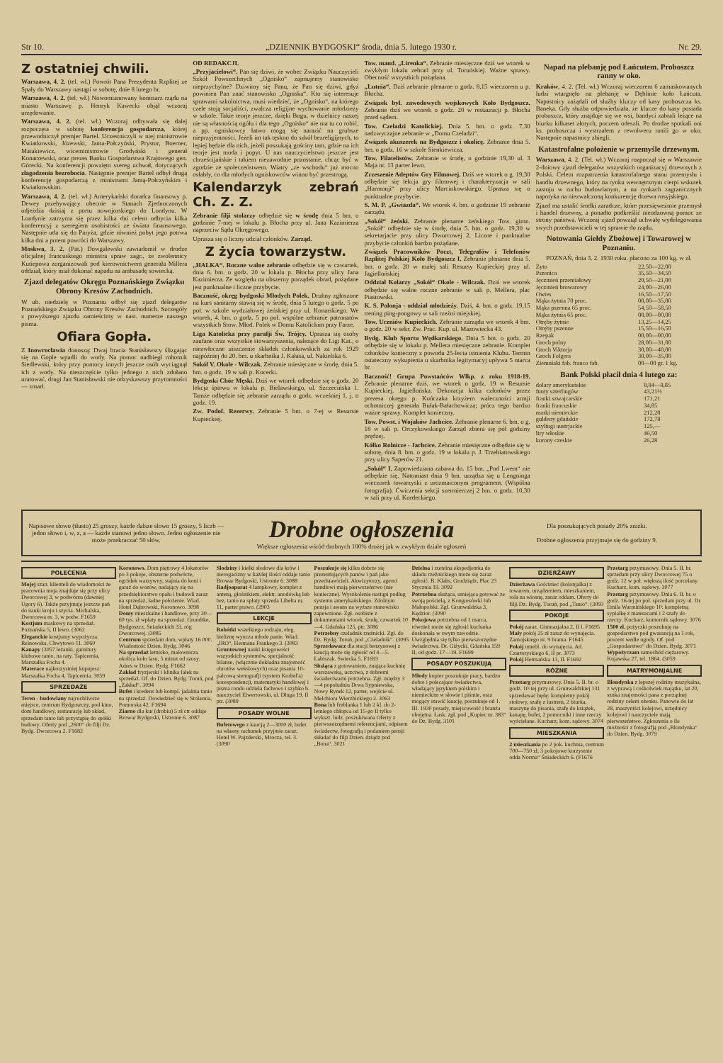Str 10. „DZIENNIK BYDGOSKI“ środa, dnia 5. lutego 1930 r. Nr. 29.
Z ostatniej chwili.
Warszawa, 4. 2. (tel. wł.) Powrót Pana Prezydenta Rzplitej ze Spały do Warszawy nastąpi w sobotę, dnie 8 lutego br.
Warszawa, 4. 2. (tel. wł.) Nowomianowany komisarz rządu na miasto Warszawę p. Henryk Kawecki objął wczoraj urzędowanie.
Warszawa, 4. 2. (tel. wł.) Wczoraj odbywała się dalej rozpoczęta w sobotę konferencja gospodarcza, której przewodniczył premjer Bartel. Uczestniczyli w niej ministrowie Kwiatkowski, Józewski, Janta-Połczyński, Prystor, Boerner, Matakiewicz, wiceministrowie Grodyński i generał Konarzewski, oraz prezes Banku Gospodarstwa Krajowego gen. Górecki. Na konferencji powzięto szereg uchwał, dotyczących złagodzenia bezrobocia. Następnie premjer Bartel odbył drugą konferencję gospodarczą z ministrami Jantą-Połczyńskim i Kwiatkowskim.
Warszawa, 4. 2. (tel. wł.) Amerykański doradca finansowy p. Dewey przebywający obecnie w Stanach Zjednoczonych odjeżdża dzisiaj z portu nowojorskiego do Londynu. W Londynie zatrzyma się przez kilka dni celem odbycia kilka konferencyj z szeregiem osobistości ze świata finansowego. Następnie uda się do Paryża, gdzie również pobyt jego potrwa kilka dni a potem powróci do Warszawy.
Moskwa, 3. 2. (Pat.) Dowgalewski zawiadomił w drodze oficjalnej francuskiego ministra spraw zagr., że zwolennicy Kutiepowa zorganizowali pod kierownictwem generała Millera oddział, który miał dokonać napadu na ambasadę sowiecką.
Zjazd delegatów Okręgu Poznańskiego Związku Obrony Kresów Zachodnich.
W ub. niedzielę w Poznaniu odbył się zjazd delegatów Poznańskiego Związku Obrony Kresów Zachodnich. Szczegóły z powyższego zjazdu zamieścimy w nast. numerze naszego pisma.
Ofiara Gopła.
Z Inowrocławia donoszą: Dwaj bracia Stanisławscy ślizgając się na Gople wpadli do wody. Na pomoc nadbiegł robotnik Siedlewski, który przy pomocy innych jeszcze osób wyciągnął ich z wody. Na nieszczęście tylko jednego z nich zdołano uratować, drugi Jan Stanisławski nie odzyskawszy przytomności — zmarł.
OD REDAKCJI.
„Przyjacielowi“. Pan się dziwi, że wobec Związku Nauczycieli Szkół Powszechnych „Ognisko“ zajmujemy stanowisko nieprzychylne? Dziwimy się Panu, że Pan się dziwi, gdyż powinien Pan znać stanowisko „Ogniska“. Kto się interesuje sprawami szkolnictwa, musi wiedzieć, że „Ognisko“, na którego czele stoją socjaliści, zwalcza religijne wychowanie młodzieży w szkole. Takie teorje jeszcze, dzięki Bogu, w dzielnicy naszej nie są własnością ogółu i dla tego „Ognisko“ nie ma tu co robić, a pp. ogniskowcy łatwo mogą się narazić na grubsze nieprzyjemności. Jeżeli im tak tęskno do szkół bezreligijnych, to lepiej będzie dla nich, jeżeli poszukają gościny tam, gdzie na ich teorje jest moda i popyt. U nas nauczycielstwo jeszcze jest chrześcijańskie i takiem niezawodnie pozostanie, chcąc być w zgodzie ze społeczeństwem. Wiatry „ze wschodu“ już mocno osłabły, co dla młodych ogniskowców winno być przestrogą.
Kalendarzyk zebrań Ch. Z. Z.
Zebranie filji stolarzy odbędzie się w środę dnia 5 bm. o godzinie 7-mej w lokalu p. Błocha przy ul. Jana Kazimierza naprzeciw Sądu Okręgowego.
Uprasza się o liczny udział członków. Zarząd.
Z życia towarzystw.
„HALKA“. Roczne walne zebranie odbędzie się w czwartek, dnia 6. bm. o godz. 20 w lokalu p. Błocha przy ulicy Jana Kazimierza. Ze względu na obszerny porządek obrad, pożądane jest punktualne i liczne przybycie.
Baczność, okręg bydgoski Młodych Polek. Druhny zgłoszone na kurs sanitarny stawią się w środę, dnia 5 lutego o godz. 5 po poł. w szkole wydziałowej żeńskiej przy ul. Konarskiego. We wtorek, 4. bm. o godz. 5 po poł. wspólne zebranie patronatów wszystkich Stow. Młod. Polek w Domu Katolickim przy Farze.
Liga Katolicka przy parafji Św. Trójcy. Uprasza się osoby zaufane oraz wszystkie stowarzyszenia, należące do Ligi Kat., o niezwłoczne uiszczenie składek członkowskich za rok 1929 najpóźniej do 20. bm. u skarbnika J. Kałasa, ul. Nakielska 6.
Sokół V. Okole - Wilczak. Zebranie miesięczne w środę, dnia 5. bm. o godz. 19 w sali p. Kocerki.
Bydgoski Chór Męski. Dziś we wtorek odbędzie się o godz. 20 lekcja śpiewu w lokalu p. Bielawskiego, ul. Szczecińska 1. Tamże odbędzie się zebranie zarządu o godz. wcześniej 1. j. o godz. 19.
Zw. Podof. Rezerwy. Zebranie 5 bm. o 7-ej w Resursie Kupieckiej.
Tow. mand. „Lirenka“. Zebranie miesięczne dziś we wtorek w zwykłym lokalu zebrań przy ul. Toruńskiej. Ważne sprawy. Obecność wszystkich pożądana.
„Lutnia“. Dziś zebranie plenarne o godz. 8,15 wieczorem u p. Błocha.
Związek był. zawodowych wojskowych Koło Bydgoszcz. Zebranie dziś we wtorek o godz. 20 w restauracji p. Błocha przed sądem.
Tow. Czeladzi Katolickiej. Dnia 5. bm. o godz. 7,30 nadzwyczajne zebranie w „Domu Czeladzi“.
Związek akuszerek na Bydgoszcz i okolicę. Zebranie dnia 5. bm. o godz. 16 w szkole Sienkiewicza.
Tow. Filatelistów. Zebranie w środę, o godzinie 19,30 ul. 3 Maja nr. 13 parter lewo.
Zrzeszenie Adeptów Gry Filmowej. Dziś we wtorek o g. 19,30 odbędzie się lekcja gry filmowej i charakteryzacja w sali „Harmonji“ przy ulicy Marcinkowskiego. Uprasza się o punktualne przybycie.
S. M. P. „Gwiazda“. We wtorek 4. bm. o godzinie 19 zebranie zarządu.
„Sokół“ żeński. Zebranie plenarne żeńskiego Tow. gimn. „Sokół“ odbędzie się w środę, dnia 5. bm. o godz. 19,30 w sekretarjacie przy ulicy Dworcowej 2. Liczne i punktualne przybycie członkiń bardzo pożądane.
Związek Pracowników Poczt, Telegrafów i Telefonów Rzplitej Polskiej Koło Bydgoszcz I. Zebranie plenarne dnia 5. bm. o godz. 20 w małej sali Resursy Kupieckiej przy ul. Jagiellońskiej
Oddział Kolarzy „Sokół“ Okole - Wilczak. Dziś we wtorek odbędzie się walne roczne zebranie w sali p. Mellera, plac Piastowski.
K. S. Polonja - oddział młodzieży. Dziś, 4. bm. o godz. 19,15 trening ping-pongowy w sali rzeźni miejskiej.
Tow. Uczniów Kupieckich. Zebranie zarządu we wtorek 4 bm. o godz. 20 w sekr. Zw. Prac. Kup. ul. Mazowiecka 43.
Bydg. Klub Sportu Wędkarskiego. Dnia 5 bm. o godz. 20 odbędzie się w lokalu p. Mellera miesięczne zebranie. Komplet członków konieczny z powodu 25-lecia istnienia Klubu. Termin ostateczny wykupienia u skarbnika legitymacyj upływa 5 marca br.
Baczność! Grupa Powstańców Wlkp. z roku 1918-19. Zebranie plenarne dziś, we wtorek o godz. 19 w Resursie Kupieckiej, Jagiellońska. Dekoracja kilku członków przez prezesa okręgu p. Kończaka krzyżem waleczności armji ochotniczej generała Bułak-Bałachowicza; prócz tego bardzo ważne sprawy. Komplet konieczny.
Tow. Powst. i Wojaków Jachcice. Zebranie plenarne 6. bm. o g. 18 w sali p. Orczykowskiego Zarząd zbiera się pół godziny prędzej.
Kółko Rolnicze - Jachcice. Zebranie miesięczne odbędzie się w sobotę, dnia 8. bm. o godz. 19 w lokalu p. J. Trzebiatowskiego przy ulicy Saperów 21.
„Sokół“ I. Zapowiedziana zabawa dn. 15 bm. „Pod Lwem“ nie odbędzie się. Natomiast dnia 9 bm. urządza się u Lengninga wieczorek towarzyski z urozmaiconym programem. (Wspólna fotografja). Ćwiczenia sekcji szermierczej 2 bm. o godz. 10,30 w sali przy ul. Kordeckiego.
Napad na plebanję pod Łańcutem. Proboszcz ranny w oko.
Kraków, 4. 2. (Tel. wł.) Wczoraj wieczorem 6 zamaskowanych ludzi wtargnęło na plebanję w Dęblinie koło Łańcuta. Napastnicy zażądali od służby kluczy od kasy proboszcza ks. Baneka. Gdy służba odpowiedziała, że klucze do kasy posiada proboszcz, który znajduje się we wsi, bandyci zabrali leżące na biurku kilkaset złotych, poczem odeszli. Po drodze spotkali oni ks. proboszcza i wystrzałem z rewolweru ranili go w oko. Następnie napastnicy zbiegli.
Katastrofalne położenie w przemyśle drzewnym.
Warszawa, 4. 2. (Tel. wł.) Wczoraj rozpoczął się w Warszawie 2-dniowy zjazd delegatów wszystkich organizacyj drzewnych z Polski. Celem rozpatrzenia katastrofalnego stanu przemysłu i handlu drzewnego, który na rynku wewnętrznym cierpi wskutek zastoju w ruchu budowlanym, a na rynkach zagranicznych napotyka na niezwalczoną konkurencję drzewa rosyjskiego.
Zjazd ma ustalić środki zaradcze, które przesięweźmie przemysł i handel drzewny, a ponadto podkreślić nieodzowną pomoc ze strony państwa. Wczoraj zjazd powziął uchwałę wydelegowania swych przedstawicieli w tej sprawie do rządu.
Notowania Giełdy Zbożowej i Towarowej w Poznaniu.
POZNAŃ, dnia 3. 2. 1930 roku. płacono za 100 kg. w zł.
| Żyto | 22,50—22,00 |
| Pszenica | 35,50—34,50 |
| Jęczmień przemiałowy | 20,50—21,00 |
| Jęczmień browarowy | 24,00—26,00 |
| Owies | 16,50—17,50 |
| Mąka żytnia 70 proc. | 00,00—35,00 |
| Mąka pszenna 65 proc. | 54,50—58,50 |
| Mąka żytnia 65 proc. | 00,00—00,00 |
| Otręby żytnie | 13,25—14,25 |
| Otręby pszenne | 15,50—16,50 |
| Rzepak | 00,00—00,00 |
| Groch polny | 28,00—31,00 |
| Groch Viktorja | 30,00—40,00 |
| Groch Folgera | 30,00—35,00 |
| Ziemniaki fab. franco fab. | 00—00 gr. 1 kg. |
Bank Polski płacił dnia 4 lutego za:
| dolary amerykańskie | 8,84—8,85 |
| funty szterlingów | 43,21½ |
| franki szwajcarskie | 171,21 |
| franki francuskie | 34,85 |
| marki niemieckie | 212,20 |
| guldeny gdańskie | 172,78 |
| szylingi austrjackie | 125,— |
| liry włoskie | 46,50 |
| korony czeskie | 26,28 |
Napisowe słowo (tłusto) 25 groszy, każde dalsze słowo 15 groszy, 5 liczb — jedno słowo i, w, z, a — każde stanowi jedno słowo. Jedno ogłoszenie nie może przekraczać 50 słów.
Drobne ogłoszenia
Większe ogłoszenia wśród drobnych 100% drożej jak w zwykłym dziale ogłoszeń
Dla poszukujących posady 20% zniżki.
Drobne ogłoszenia przyjmuje się do godziny 9.
POLECENIA
Mojej szan. klienteli do wiadomości że pracownia moja znajduje się przy ulicy Dworcowej 3, w podwórzu (dawniej Ugory 6). Także przyjmuję jeszcze pań do nauki kroju i szycia. Michalska, Dworcowa nr. 3, w podw. F1659
Kostjum maskowy na sprzedaż. Poznańska 5, II lewo. (3062
Eleganckie kostjumy wypożycza. Reinowska, Chwytowo 11. 3060
Kanapy (3057 leżanki, garnitury klubowe tanio, na raty. Tapicernia, Marszałka Focha 4.
Materace najkorzystniej kupujesz: Marszałka Focha 4, Tapicernia. 3059
SPRZEDAŻE
Teren - budowlany najruchliwsze miejsce, centrum Bydgoszczy, pod kino, dom handlowy, restaurację lub skład, sprzedam tanio lub przystąpię do spółki budowy. Oferty pod „2600“ do filji Dz. Bydg. Dworcowa 2. F1682
Koronowo. Dom piętrowy 4 lokatorów po 3 pokoje, obszerne podwórze, ogródek warzywny, stajnia do koni i garaż do wozów, nadający się na przedsiębiorstwo opału i budowli zaraz na sprzedaż, ładne położenie. Wiad. Hotel Dąbrowski, Koronowo. 3098
Domy mieszkalne i handlowe, przy 30—60 tys. zł wpłaty na sprzedaż. Grundtke, Bydgoszcz, Śniadeckich 33, róg Dworcowej. (3085
Centrum sprzedam dom, wpłaty 16 000. Wiadomość Dzien. Bydg. 3046
Na sprzedaż letnisko, malownicza okolica koło lasu, 5 minut od szosy. Adres w Dzien. Bydg. F1662
Zakład fryzjerski i klinika lalek na sprzedaż. Of. do Dzien. Bydg. Toruń, pod „Zakład“. 3094
Bufet i kredens lub kompl. jadalnia tanio na sprzedaż. Dowiedzieć się w Stolarnia, Pomorska 42. F1694
Ziarno dla kur (drobiu) 5 zł ctr oddaje Browar Bydgoski, Ustronie 6. 3087
Słodziny i kiełki słodowe dla krów i nierogacizny w każdej ilości oddaje tanio Browar Bydgoski, Ustronie 6. 3088
Radjoaparat 4 lampkowy, komplet z anteną, głośnikiem, elektr. anodówką lub bez, tanio na spłaty sprzeda Libelta nr. 11, parter prawo. (2903
LEKCJE
Robótki wszelkiego rodzaju, eleg. bieliznę wyucza młode panie. Wiad. „IRO“, Hermana Frankego 3. (3083
Gruntownej nauki księgowości wszystkich systemów, specjalność bilanse, (włącznie dokładna znajomość obrotów wekslowych) oraz pisania 10-palcową stenografji (system Korbel'a) korespondencji, matematyki handlowej i pisma rondo udziela fachowo i szybko b. nauczyciel Elwertowski, ul. Długa 19, II ptr. (3089
POSADY WOLNE
Bufetowego z kaucją 2—3000 zł, bufet na własny rachunek przyjmie zaraz: Hotel W. Pajzderski, Mrocza, tel. 3. (3090
Poszukuje się kilku dobrze się prezentujących panów i pań jako przedstawicieli. Akwizytorzy, agenci handlowi mają pierwszeństwo (nie konieczne). Wyszkolenie nastąpi podług systemu amerykańskiego. Zdolnym pensja i awans na wyższe stanowisko zapewnione. Zgł. osobiste z dokumentami wtorek, środę, czwartek 10—4. Gdańska 125, ptr. 3086
Potrzebny czeladnik rzeźnicki. Zgł. do Dz. Bydg. Toruń, pod „Czeladnik“. (3095
Sprzedawacz dla stacji benzynowej z kaucją może się zgłosić od 4—5. Łabiszak. Świecka 5. F1693
Służąca z gotowaniem, znająca kuchnię warszawską, uczciwa, z dobremi świadectwami potrzebna. Zgł. między 3—4 popołudniu Drwa Sypniewska, Nowy Rynek 12, parter, wejście ul. Melchiora Wierzbickiego 2. 3063
Bona lub freblanka 1 lub 2 kl. do 2-letniego chłopca od 15-go II tylko wykszt. ludz. poszukiwana Oferty z pierwszorzędnemi referencjami, odpisem świadectw, fotografją i podaniem pensji składać do filji Dzien. dziądz pod „Bona“. 3021
Dzielna i rzetelna ekspedjentka do składu rzeźnickiego może się zaraz zgłosić. B. Klahs, Grudziądz, Plac 23 Stycznia 19. 3092
Potrzebna służąca, umiejąca gotować ze swoją pościelą, z Kongresówki lub Małopolski. Zgł. Grunwaldzka 3, Kędzior. (3090
Pokojowa potrzebna od 1 marca, również może się zgłosić kucharka doskonała w swym zawodzie. Uwzględnia się tylko pierwszorzędne świadectwa. Dr. Giżycki, Gdańska 159 II, od godz. 17—19. F1699
POSADY POSZUKUJĄ
Młody kupiec poszukuje pracy, bardzo dobre i polecające świadectwa, władający językiem polskim i niemieckim w słowie i piśmie, oraz mogący stawić kaucję, poszukuje od 1. III. 1930 posady, miejscowość i branża obojętna. Łask. zgł. pod „Kupiec nr. 383“ do Dz. Bydg. 3101
DZIERŻAWY
Dzierżawa Gościniec (kolonjalka) z towarem, urządzeniem, mieszkaniem, rola na wiosnę, zaraz oddam. Oferty do filji Dz. Bydg. Toruń, pod „Tanio“. (3093
POKOJE
Pokój zaraz. Gimnazjalna 2, II l. F1695
Mały pokój 25 zł zaraz do wynajęcia. Zamojskiego nr. 9 brama. F1645
Pokój umebl. do wynajęcia. Ad. Czartoryskiego 6, II pr. 3073
Pokój Hetmańska 13, II. F1692
RÓŻNE
Przetarg przymusowy. Dnia 5. II. br. o godz. 10-tej przy ul. Grunwaldzkiej 131 sprzedawać będę: kompletny pokój stołowy, szafę z lustrem, 2 biurka, maszynę do pisania, szafę do książek, kanapę, bufet, 2 pomocniki i inne rzeczy wyściełane. Kucharz, kom. sądowy. 3074
MIESZKANIA
2 mieszkania po 2 pok. kuchnia, centrum 700—750 zł, 3 pokojowe korzystnie odda Norma“ Śniadeckich 6. (F1676
Przetarg przymusowy. Dnia 5. II. br. sprzedam przy ulicy Dworcowej 75 o godz. 12 w poł. większą ilość porcelany. Kucharz, kom. sądowy. 3077
Przetarg przymusowy. Dnia 6. II. br. o godz. 16-tej po poł. sprzedam przy ul. Dr. Emila Warmińskiego 10: kompletną sypialkę z materacami i 2 szafy do rzeczy. Kucharz, komornik sądowy. 3076
1500 zł. pożyczki poszukuję na gospodarstwo pod gwarancją na 1 rok, procent wedle ugody. Of. pod „Gospodarstwo“ do Dzien. Bydg. 3071
Wypożyczam samochód ciężarowy. Kujawska 27, tel. 1864. (3059
MATRYMONJALNE
Blondynka z lepszej rodziny muzykalna, z wyprawą i cośkolwiek majątku, lat 20, szuka znajomości pana z porządnej rodziny celem ożenku. Panowie do lat 28, maszyniści kolejowi, urzędnicy kolejowi i nauczyciele mają pierwszeństwo. Zgłoszenia o ile możności z fotografją pod „Blondynka“ do Dzien. Bydg. 3079